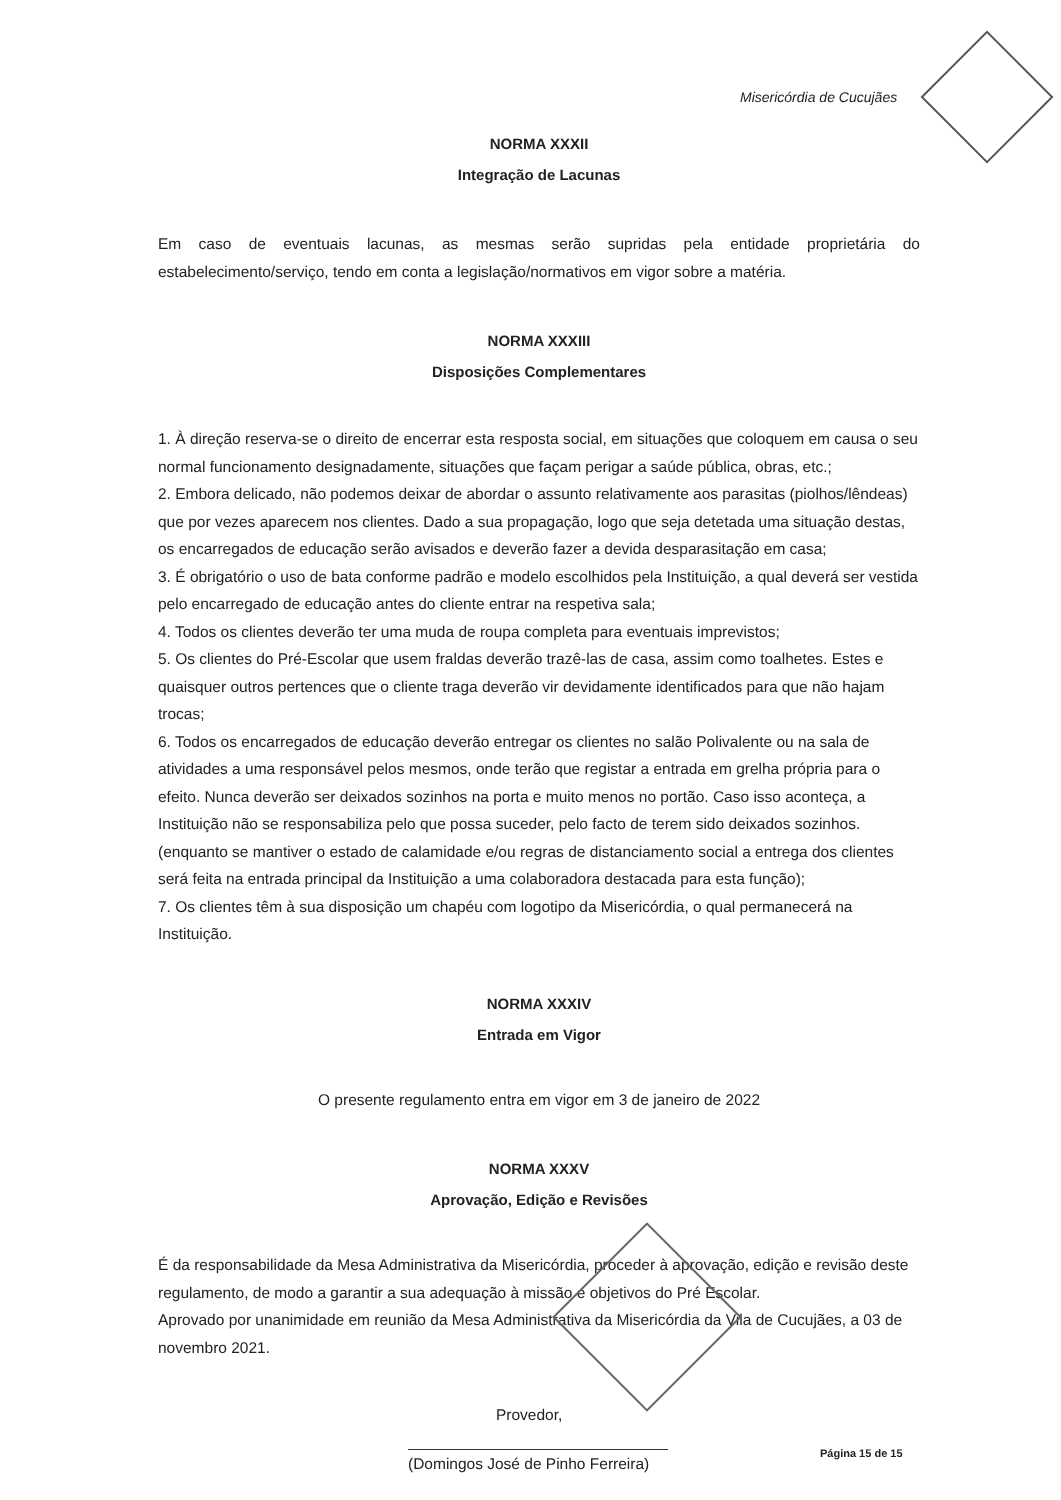Misericórdia de Cucujães
NORMA XXXII
Integração de Lacunas
Em caso de eventuais lacunas, as mesmas serão supridas pela entidade proprietária do estabelecimento/serviço, tendo em conta a legislação/normativos em vigor sobre a matéria.
NORMA XXXIII
Disposições Complementares
1. À direção reserva-se o direito de encerrar esta resposta social, em situações que coloquem em causa o seu normal funcionamento designadamente, situações que façam perigar a saúde pública, obras, etc.;
2. Embora delicado, não podemos deixar de abordar o assunto relativamente aos parasitas (piolhos/lêndeas) que por vezes aparecem nos clientes. Dado a sua propagação, logo que seja detetada uma situação destas, os encarregados de educação serão avisados e deverão fazer a devida desparasitação em casa;
3. É obrigatório o uso de bata conforme padrão e modelo escolhidos pela Instituição, a qual deverá ser vestida pelo encarregado de educação antes do cliente entrar na respetiva sala;
4. Todos os clientes deverão ter uma muda de roupa completa para eventuais imprevistos;
5. Os clientes do Pré-Escolar que usem fraldas deverão trazê-las de casa, assim como toalhetes. Estes e quaisquer outros pertences que o cliente traga deverão vir devidamente identificados para que não hajam trocas;
6. Todos os encarregados de educação deverão entregar os clientes no salão Polivalente ou na sala de atividades a uma responsável pelos mesmos, onde terão que registar a entrada em grelha própria para o efeito. Nunca deverão ser deixados sozinhos na porta e muito menos no portão. Caso isso aconteça, a Instituição não se responsabiliza pelo que possa suceder, pelo facto de terem sido deixados sozinhos. (enquanto se mantiver o estado de calamidade e/ou regras de distanciamento social a entrega dos clientes será feita na entrada principal da Instituição a uma colaboradora destacada para esta função);
7. Os clientes têm à sua disposição um chapéu com logotipo da Misericórdia, o qual permanecerá na Instituição.
NORMA XXXIV
Entrada em Vigor
O presente regulamento entra em vigor em 3 de janeiro de 2022
NORMA XXXV
Aprovação, Edição e Revisões
É da responsabilidade da Mesa Administrativa da Misericórdia, proceder à aprovação, edição e revisão deste regulamento, de modo a garantir a sua adequação à missão e objetivos do Pré Escolar.
Aprovado por unanimidade em reunião da Mesa Administrativa da Misericórdia da Vila de Cucujães, a 03 de novembro 2021.
Provedor,
(Domingos José de Pinho Ferreira)
Página 15 de 15